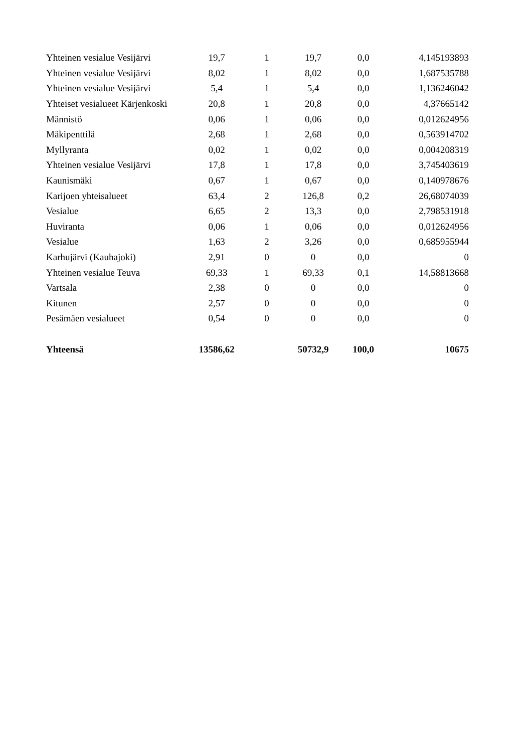| Yhteinen vesialue Vesijärvi | 19,7 | 1 | 19,7 | 0,0 | 4,145193893 |
| Yhteinen vesialue Vesijärvi | 8,02 | 1 | 8,02 | 0,0 | 1,687535788 |
| Yhteinen vesialue Vesijärvi | 5,4 | 1 | 5,4 | 0,0 | 1,136246042 |
| Yhteiset vesialueet Kärjenkoski | 20,8 | 1 | 20,8 | 0,0 | 4,37665142 |
| Männistö | 0,06 | 1 | 0,06 | 0,0 | 0,012624956 |
| Mäkipenttilä | 2,68 | 1 | 2,68 | 0,0 | 0,563914702 |
| Myllyranta | 0,02 | 1 | 0,02 | 0,0 | 0,004208319 |
| Yhteinen vesialue Vesijärvi | 17,8 | 1 | 17,8 | 0,0 | 3,745403619 |
| Kaunismäki | 0,67 | 1 | 0,67 | 0,0 | 0,140978676 |
| Karijoen yhteisalueet | 63,4 | 2 | 126,8 | 0,2 | 26,68074039 |
| Vesialue | 6,65 | 2 | 13,3 | 0,0 | 2,798531918 |
| Huviranta | 0,06 | 1 | 0,06 | 0,0 | 0,012624956 |
| Vesialue | 1,63 | 2 | 3,26 | 0,0 | 0,685955944 |
| Karhujärvi (Kauhajoki) | 2,91 | 0 | 0 | 0,0 | 0 |
| Yhteinen vesialue Teuva | 69,33 | 1 | 69,33 | 0,1 | 14,58813668 |
| Vartsala | 2,38 | 0 | 0 | 0,0 | 0 |
| Kitunen | 2,57 | 0 | 0 | 0,0 | 0 |
| Pesämäen vesialueet | 0,54 | 0 | 0 | 0,0 | 0 |
| Yhteensä | 13586,62 | | 50732,9 | 100,0 | 10675 |